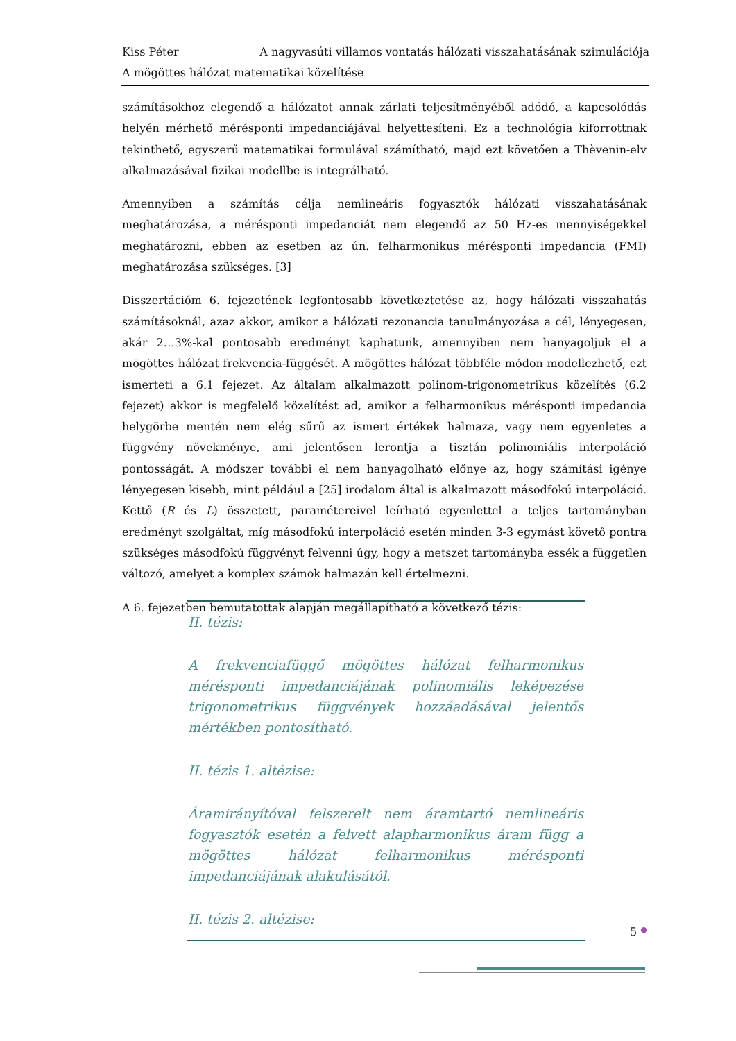Kiss Péter A nagyvasúti villamos vontatás hálózati visszahatásának szimulációja
A mögöttes hálózat matematikai közelítése
számításokhoz elegendő a hálózatot annak zárlati teljesítményéből adódó, a kapcsolódás helyén mérhető mérésponti impedanciájával helyettesíteni. Ez a technológia kiforrottnak tekinthető, egyszerű matematikai formulával számítható, majd ezt követően a Thèvenin-elv alkalmazásával fizikai modellbe is integrálható.
Amennyiben a számítás célja nemlineáris fogyasztók hálózati visszahatásának meghatározása, a mérésponti impedanciát nem elegendő az 50 Hz-es mennyiségekkel meghatározni, ebben az esetben az ún. felharmonikus mérésponti impedancia (FMI) meghatározása szükséges. [3]
Disszertációm 6. fejezetének legfontosabb következtetése az, hogy hálózati visszahatás számításoknál, azaz akkor, amikor a hálózati rezonancia tanulmányozása a cél, lényegesen, akár 2…3%-kal pontosabb eredményt kaphatunk, amennyiben nem hanyagoljuk el a mögöttes hálózat frekvencia-függését. A mögöttes hálózat többféle módon modellezhető, ezt ismerteti a 6.1 fejezet. Az általam alkalmazott polinom-trigonometrikus közelítés (6.2 fejezet) akkor is megfelelő közelítést ad, amikor a felharmonikus mérésponti impedancia helygörbe mentén nem elég sűrű az ismert értékek halmaza, vagy nem egyenletes a függvény növekménye, ami jelentősen lerontja a tisztán polinomiális interpoláció pontosságát. A módszer további el nem hanyagolható előnye az, hogy számítási igénye lényegesen kisebb, mint például a [25] irodalom által is alkalmazott másodfokú interpoláció. Kettő (R és L) összetett, paramétereivel leírható egyenlettel a teljes tartományban eredményt szolgáltat, míg másodfokú interpoláció esetén minden 3-3 egymást követő pontra szükséges másodfokú függvényt felvenni úgy, hogy a metszet tartományba essék a független változó, amelyet a komplex számok halmazán kell értelmezni.
A 6. fejezetben bemutatottak alapján megállapítható a következő tézis:
II. tézis:
A frekvenciafüggő mögöttes hálózat felharmonikus mérésponti impedanciájának polinomiális leképezése trigonometrikus függvények hozzáadásával jelentős mértékben pontosítható.
II. tézis 1. altézise:
Áramirányítóval felszerelt nem áramtartó nemlineáris fogyasztók esetén a felvett alapharmonikus áram függ a mögöttes hálózat felharmonikus mérésponti impedanciájának alakulásától.
II. tézis 2. altézise:
5 ●